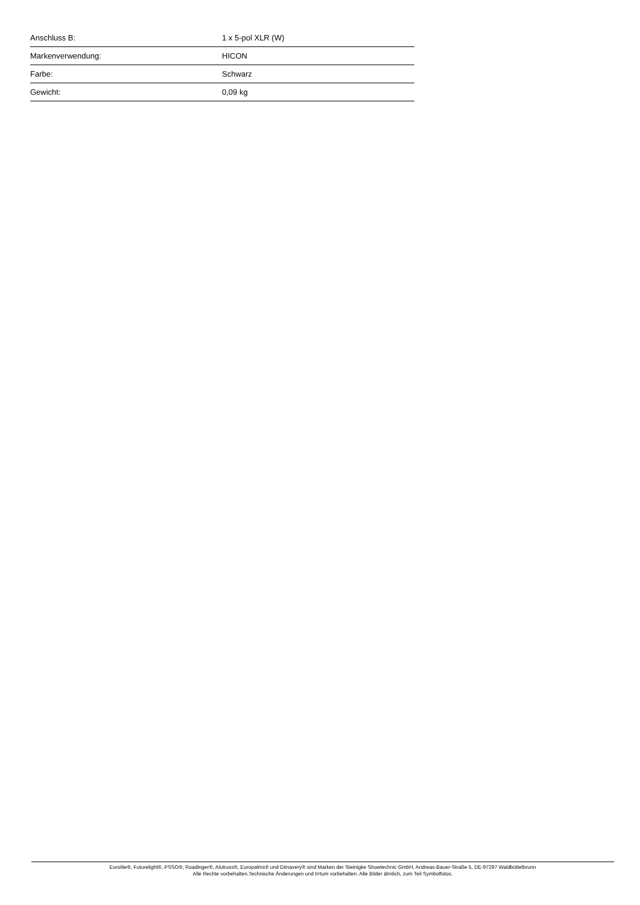| Anschluss B: | 1 x 5-pol XLR (W) |
| Markenverwendung: | HICON |
| Farbe: | Schwarz |
| Gewicht: | 0,09 kg |
Eurolite®, Futurelight®, PSSO®, Roadinger®, Alutruss®, Europalms® und Dimavery® sind Marken der Steinigke Showtechnic GmbH, Andreas-Bauer-Straße 5, DE-97297 Waldbüttelbrunn
Alle Rechte vorbehalten.Technische Änderungen und Irrtum vorbehalten. Alle Bilder ähnlich, zum Teil Symbolfotos.